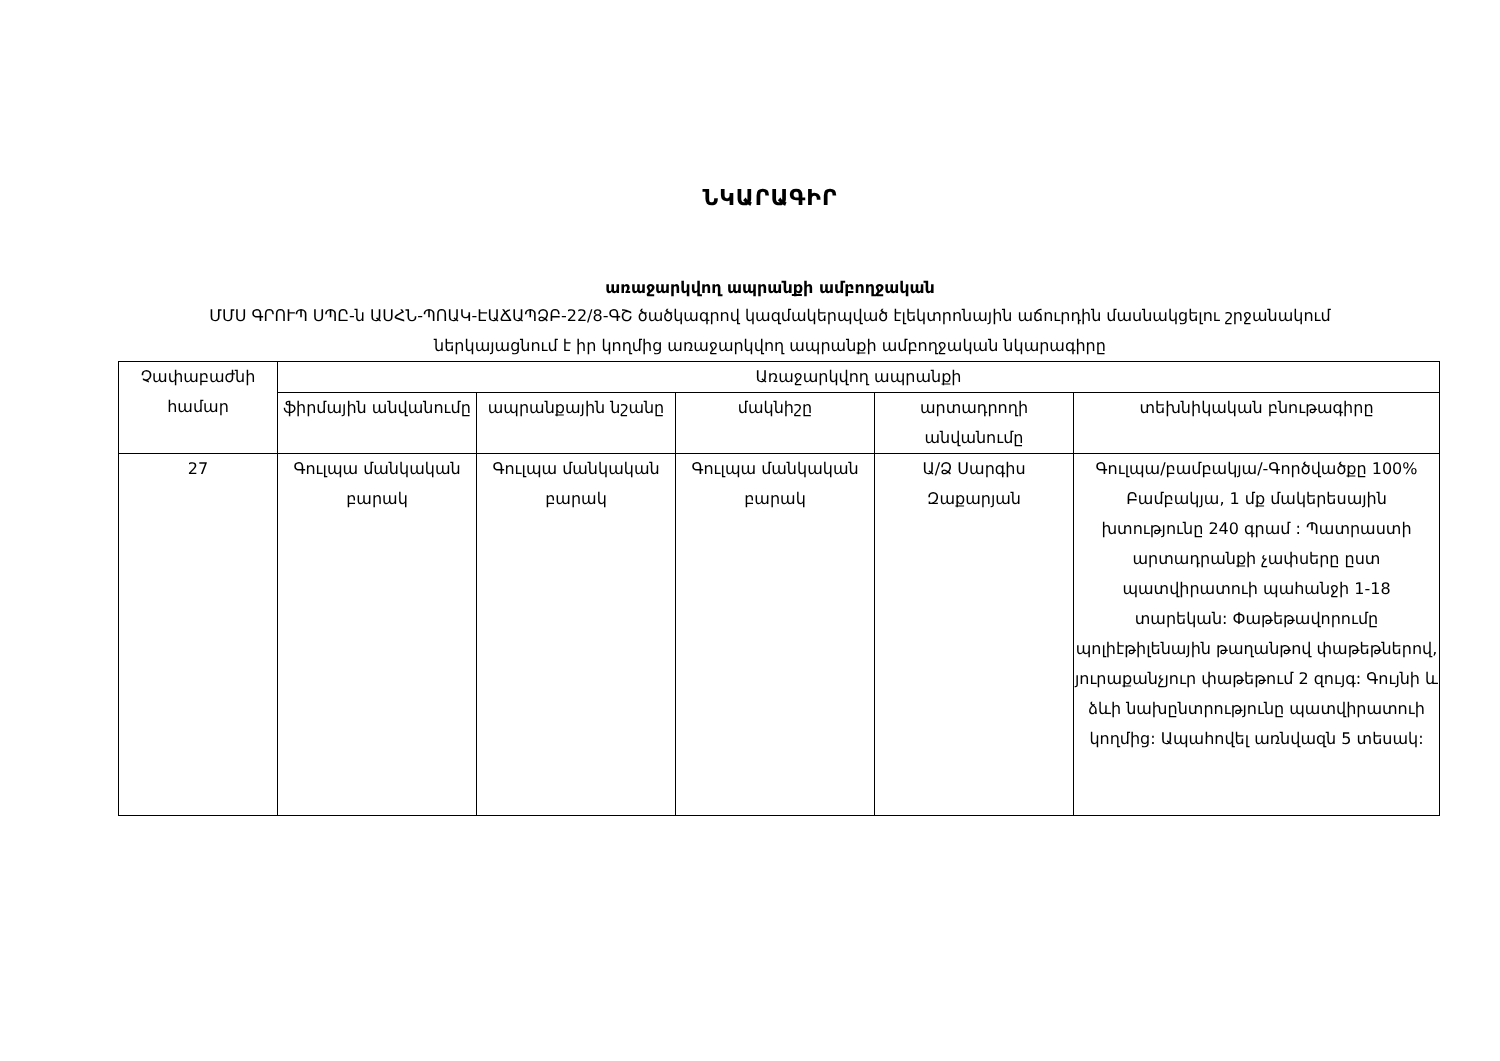ՆԿԱՐԱԳԻՐ
առաջարկվող ապրանքի ամբողջական
ՄՄՍ ԳՐՈՒՊ ՍՊԸ-ն ԱՍՀՆ-ՊՈԱԿ-ԷԱՃԱՊՁԲ-22/8-ԳՇ ծածկագրով կազմակերպված էլեկտրոնային աճուրդին մասնակցելու շրջանակում ներկայացնում է իր կողմից առաջարկվող ապրանքի ամբողջական նկարագիրը
| Չափաբաժնի համար | Առաջարկվող ապրանքի | | | | |
| --- | --- | --- | --- | --- | --- |
| | ֆիրմային անվանումը | ապրանքային նշանը | մակնիշը | արտադրողի անվանումը | տեխնիկական բնութագիրը |
| 27 | Գուլպա մանկական բարակ | Գուլպա մանկական բարակ | Գուլպա մանկական բարակ | Ա/Ձ Սարգիս Զաքարյան | Գուլպա/բամբակյա/-Գործվածքը 100% Բամբակյա, 1 մք մակերեսային խտությունը 240 գրամ : Պատրաստի արտադրանքի չափսերը ըստ պատվիրատուի պահանջի 1-18 տարեկան: Փաթեթավորումը պոլիէթիլենային թաղանթով փաթեթներով, յուրաքանչյուր փաթեթում 2 զույգ: Գույնի և ձևի նախընտրությունը պատվիրատուի կողմից: Ապահովել առնվազն 5 տեսակ: |